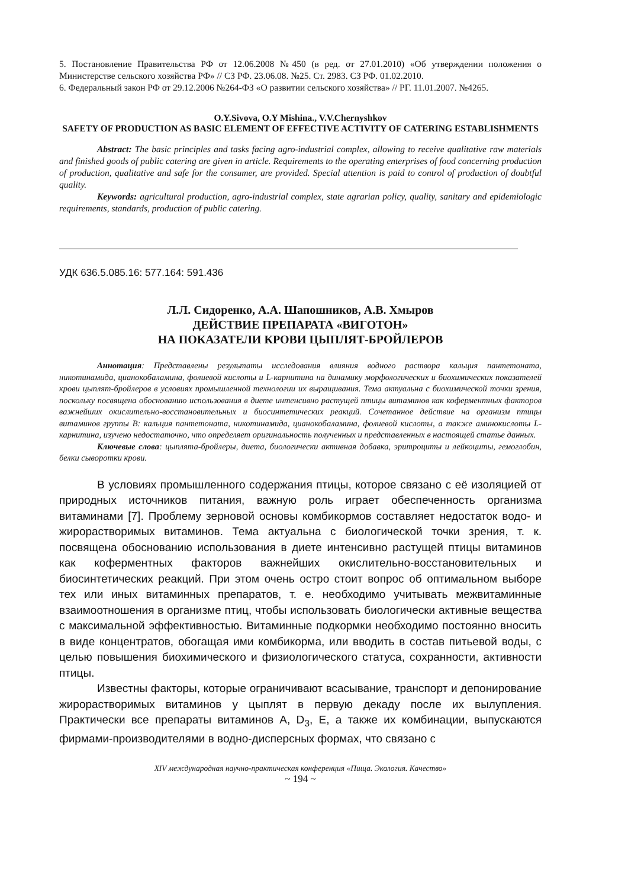5. Постановление Правительства РФ от 12.06.2008 №450 (в ред. от 27.01.2010) «Об утверждении положения о Министерстве сельского хозяйства РФ» // СЗ РФ. 23.06.08. №25. Ст. 2983. СЗ РФ. 01.02.2010.
6. Федеральный закон РФ от 29.12.2006 №264-ФЗ «О развитии сельского хозяйства» // РГ. 11.01.2007. №4265.
O.Y.Sivova, O.Y Mishina., V.V.Chernyshkov
SAFETY OF PRODUCTION AS BASIC ELEMENT OF EFFECTIVE ACTIVITY OF CATERING ESTABLISHMENTS
Abstract: The basic principles and tasks facing agro-industrial complex, allowing to receive qualitative raw materials and finished goods of public catering are given in article. Requirements to the operating enterprises of food concerning production of production, qualitative and safe for the consumer, are provided. Special attention is paid to control of production of doubtful quality.
Keywords: agricultural production, agro-industrial complex, state agrarian policy, quality, sanitary and epidemiologic requirements, standards, production of public catering.
УДК 636.5.085.16: 577.164: 591.436
Л.Л. Сидоренко, А.А. Шапошников, А.В. Хмыров
ДЕЙСТВИЕ ПРЕПАРАТА «ВИГОТОН»
НА ПОКАЗАТЕЛИ КРОВИ ЦЫПЛЯТ-БРОЙЛЕРОВ
Аннотация: Представлены результаты исследования влияния водного раствора кальция пантетоната, никотинамида, цианокобаламина, фолиевой кислоты и L-карнитина на динамику морфологических и биохимических показателей крови цыплят-бройлеров в условиях промышленной технологии их выращивания. Тема актуальна с биохимической точки зрения, поскольку посвящена обоснованию использования в диете интенсивно растущей птицы витаминов как коферментных факторов важнейших окислительно-восстановительных и биосинтетических реакций. Сочетанное действие на организм птицы витаминов группы В: кальция пантетоната, никотинамида, цианокобаламина, фолиевой кислоты, а также аминокислоты L-карнитина, изучено недостаточно, что определяет оригинальность полученных и представленных в настоящей статье данных.
Ключевые слова: цыплята-бройлеры, диета, биологически активная добавка, эритроциты и лейкоциты, гемоглобин, белки сыворотки крови.
В условиях промышленного содержания птицы, которое связано с её изоляцией от природных источников питания, важную роль играет обеспеченность организма витаминами [7]. Проблему зерновой основы комбикормов составляет недостаток водо- и жирорастворимых витаминов. Тема актуальна с биологической точки зрения, т. к. посвящена обоснованию использования в диете интенсивно растущей птицы витаминов как коферментных факторов важнейших окислительно-восстановительных и биосинтетических реакций. При этом очень остро стоит вопрос об оптимальном выборе тех или иных витаминных препаратов, т. е. необходимо учитывать межвитаминные взаимоотношения в организме птиц, чтобы использовать биологически активные вещества с максимальной эффективностью. Витаминные подкормки необходимо постоянно вносить в виде концентратов, обогащая ими комбикорма, или вводить в состав питьевой воды, с целью повышения биохимического и физиологического статуса, сохранности, активности птицы.
Известны факторы, которые ограничивают всасывание, транспорт и депонирование жирорастворимых витаминов у цыплят в первую декаду после их вылупления. Практически все препараты витаминов А, D<sub>3</sub>, Е, а также их комбинации, выпускаются фирмами-производителями в водно-дисперсных формах, что связано с
XIV международная научно-практическая конференция «Пища. Экология. Качество»
~ 194 ~